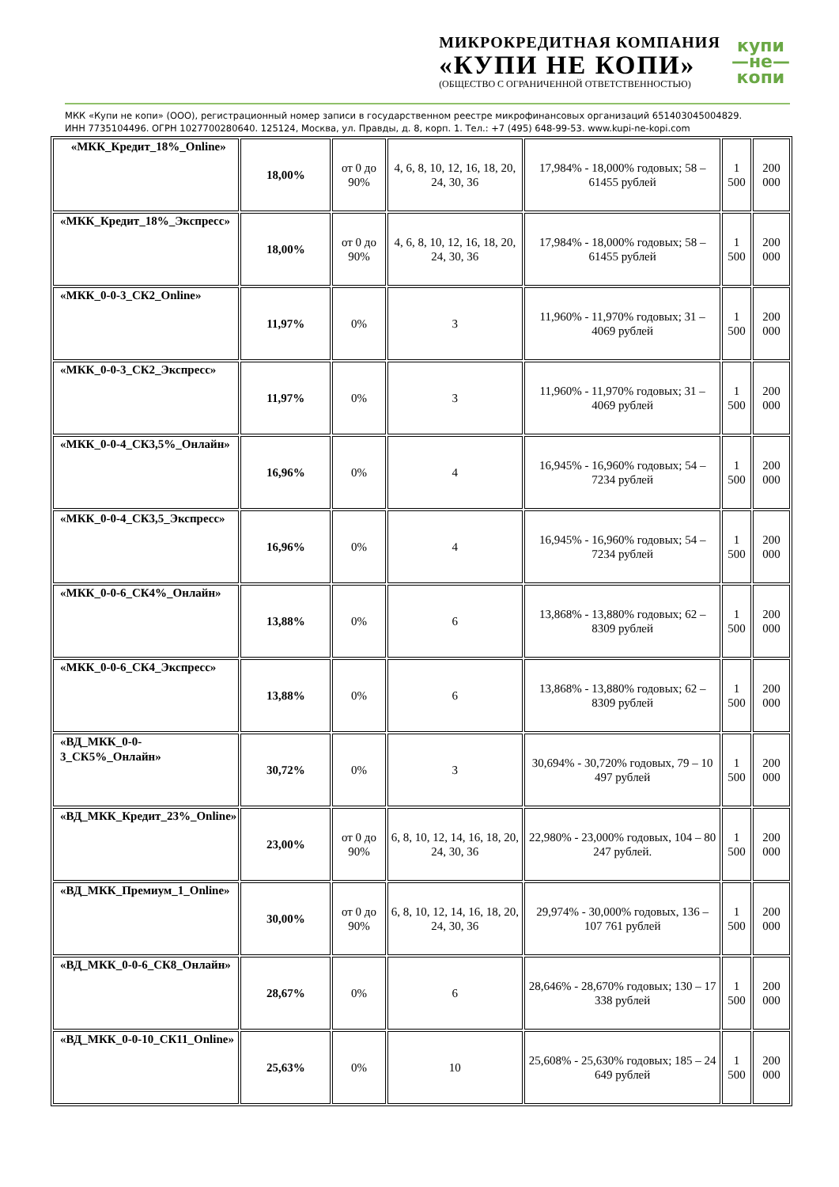МИКРОКРЕДИТНАЯ КОМПАНИЯ
«КУПИ НЕ КОПИ»
(ОБЩЕСТВО С ОГРАНИЧЕННОЙ ОТВЕТСТВЕННОСТЬЮ)
купи
—не—
копи
МКК «Купи не копи» (ООО), регистрационный номер записи в государственном реестре микрофинансовых организаций 651403045004829.
ИНН 7735104496. ОГРН 1027700280640. 125124, Москва, ул. Правды, д. 8, корп. 1. Тел.: +7 (495) 648-99-53. www.kupi-ne-kopi.com
| «МКК_Кредит_18%_Online» | 18,00% | от 0 до 90% | 4, 6, 8, 10, 12, 16, 18, 20, 24, 30, 36 | 17,984% - 18,000% годовых; 58 – 61455 рублей | 1 500 | 200 000 |
| «МКК_Кредит_18%_Экспресс» | 18,00% | от 0 до 90% | 4, 6, 8, 10, 12, 16, 18, 20, 24, 30, 36 | 17,984% - 18,000% годовых; 58 – 61455 рублей | 1 500 | 200 000 |
| «МКК_0-0-3_СК2_Online» | 11,97% | 0% | 3 | 11,960% - 11,970% годовых; 31 – 4069 рублей | 1 500 | 200 000 |
| «МКК_0-0-3_СК2_Экспресс» | 11,97% | 0% | 3 | 11,960% - 11,970% годовых; 31 – 4069 рублей | 1 500 | 200 000 |
| «МКК_0-0-4_СК3,5%_Онлайн» | 16,96% | 0% | 4 | 16,945% - 16,960% годовых; 54 – 7234 рублей | 1 500 | 200 000 |
| «МКК_0-0-4_СК3,5_Экспресс» | 16,96% | 0% | 4 | 16,945% - 16,960% годовых; 54 – 7234 рублей | 1 500 | 200 000 |
| «МКК_0-0-6_СК4%_Онлайн» | 13,88% | 0% | 6 | 13,868% - 13,880% годовых; 62 – 8309 рублей | 1 500 | 200 000 |
| «МКК_0-0-6_СК4_Экспресс» | 13,88% | 0% | 6 | 13,868% - 13,880% годовых; 62 – 8309 рублей | 1 500 | 200 000 |
| «ВД_МКК_0-0-3_СК5%_Онлайн» | 30,72% | 0% | 3 | 30,694% - 30,720% годовых, 79 – 10 497 рублей | 1 500 | 200 000 |
| «ВД_МКК_Кредит_23%_Online» | 23,00% | от 0 до 90% | 6, 8, 10, 12, 14, 16, 18, 20, 24, 30, 36 | 22,980% - 23,000% годовых, 104 – 80 247 рублей. | 1 500 | 200 000 |
| «ВД_МКК_Премиум_1_Online» | 30,00% | от 0 до 90% | 6, 8, 10, 12, 14, 16, 18, 20, 24, 30, 36 | 29,974% - 30,000% годовых, 136 – 107 761 рублей | 1 500 | 200 000 |
| «ВД_МКК_0-0-6_СК8_Онлайн» | 28,67% | 0% | 6 | 28,646% - 28,670% годовых; 130 – 17 338 рублей | 1 500 | 200 000 |
| «ВД_МКК_0-0-10_СК11_Online» | 25,63% | 0% | 10 | 25,608% - 25,630% годовых; 185 – 24 649 рублей | 1 500 | 200 000 |